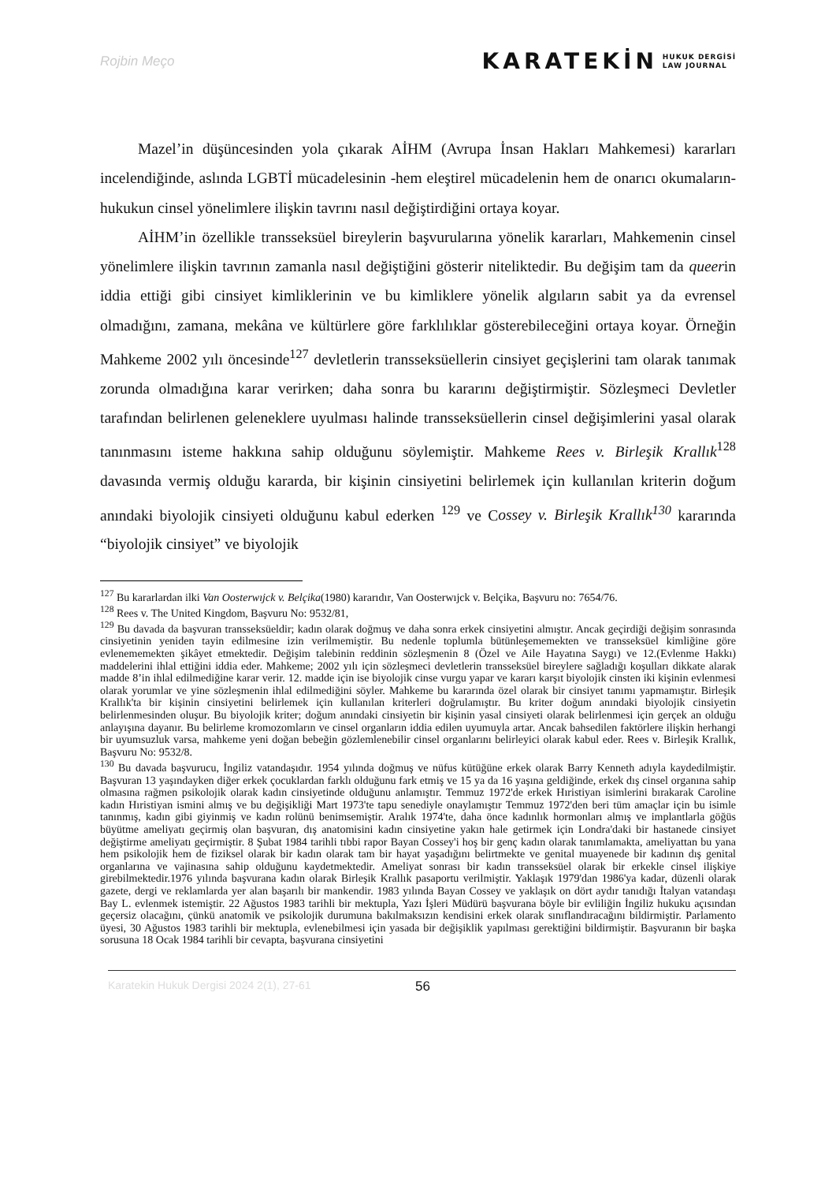Rojbin Meço
KARATEKİN HUKUK DERGİSİ
LAW JOURNAL
Mazel’in düşüncesinden yola çıkarak AİHM (Avrupa İnsan Hakları Mahkemesi) kararları incelendiğinde, aslında LGBTİ mücadelesinin -hem eleştirel mücadelenin hem de onarıcı okumaların- hukukun cinsel yönelimlere ilişkin tavrını nasıl değiştirdiğini ortaya koyar.
AİHM’in özellikle transseksüel bireylerin başvurularına yönelik kararları, Mahkemenin cinsel yönelimlere ilişkin tavrının zamanla nasıl değiştiğini gösterir niteliktedir. Bu değişim tam da queerin iddia ettiği gibi cinsiyet kimliklerinin ve bu kimliklere yönelik algıların sabit ya da evrensel olmadığını, zamana, mekâna ve kültürlere göre farklılıklar gösterebileceğini ortaya koyar. Örneğin Mahkeme 2002 yılı öncesinde<sup>127</sup> devletlerin transseksüellerin cinsiyet geçişlerini tam olarak tanımak zorunda olmadığına karar verirken; daha sonra bu kararını değiştirmiştir. Sözleşmeci Devletler tarafından belirlenen geleneklere uyulması halinde transseksüellerin cinsel değişimlerini yasal olarak tanınmasını isteme hakkına sahip olduğunu söylemiştir. Mahkeme Rees v. Birleşik Krallık<sup>128</sup> davasında vermiş olduğu kararda, bir kişinin cinsiyetini belirlemek için kullanılan kriterin doğum anındaki biyolojik cinsiyeti olduğunu kabul ederken <sup>129</sup> ve Cossey v. Birleşik Krallık<sup>130</sup> kararında “biyolojik cinsiyet” ve biyolojik
<sup>127</sup> Bu kararlardan ilki Van Oosterwıjck v. Belçika(1980) kararıdır, Van Oosterwıjck v. Belçika, Başvuru no: 7654/76.
<sup>128</sup> Rees v. The United Kingdom, Başvuru No: 9532/81,
<sup>129</sup> Bu davada da başvuran transseksüeldir; kadın olarak doğmuş ve daha sonra erkek cinsiyetini almıştır. Ancak geçirdiği değişim sonrasında cinsiyetinin yeniden tayin edilmesine izin verilmemiştir. Bu nedenle toplumla bütünleşememekten ve transseksüel kimliğine göre evlenememekten şikâyet etmektedir. Değişim talebinin reddinin sözleşmenin 8 (Özel ve Aile Hayatına Saygı) ve 12.(Evlenme Hakkı) maddelerini ihlal ettiğini iddia eder. Mahkeme; 2002 yılı için sözleşmeci devletlerin transseksüel bireylere sağladığı koşulları dikkate alarak madde 8’in ihlal edilmediğine karar verir. 12. madde için ise biyolojik cinse vurgu yapar ve kararı karşıt biyolojik cinsten iki kişinin evlenmesi olarak yorumlar ve yine sözleşmenin ihlal edilmediğini söyler. Mahkeme bu kararında özel olarak bir cinsiyet tanımı yapmamıştır. Birleşik Krallık'ta bir kişinin cinsiyetini belirlemek için kullanılan kriterleri doğrulamıştır. Bu kriter doğum anındaki biyolojik cinsiyetin belirlenmesinden oluşur. Bu biyolojik kriter; doğum anındaki cinsiyetin bir kişinin yasal cinsiyeti olarak belirlenmesi için gerçek an olduğu anlayışına dayanır. Bu belirleme kromozomların ve cinsel organların iddia edilen uyumuyla artar. Ancak bahsedilen faktörlere ilişkin herhangi bir uyumsuzluk varsa, mahkeme yeni doğan bebeğin gözlemlenebilir cinsel organlarını belirleyici olarak kabul eder. Rees v. Birleşik Krallık, Başvuru No: 9532/8.
<sup>130</sup> Bu davada başvurucu, İngiliz vatandaşıdır. 1954 yılında doğmuş ve nüfus kütüğüne erkek olarak Barry Kenneth adıyla kaydedilmiştir. Başvuran 13 yaşındayken diğer erkek çocuklardan farklı olduğunu fark etmiş ve 15 ya da 16 yaşına geldiğinde, erkek dış cinsel organına sahip olmasına rağmen psikolojik olarak kadın cinsiyetinde olduğunu anlamıştır. Temmuz 1972'de erkek Hıristiyan isimlerini bırakarak Caroline kadın Hıristiyan ismini almış ve bu değişikliği Mart 1973'te tapu senediyle onaylamıştır Temmuz 1972'den beri tüm amaçlar için bu isimle tanınmış, kadın gibi giyinmiş ve kadın rolünü benimsemiştir. Aralık 1974'te, daha önce kadınlık hormonları almış ve implantlarla göğüs büyütme ameliyatı geçirmiş olan başvuran, dış anatomisini kadın cinsiyetine yakın hale getirmek için Londra'daki bir hastanede cinsiyet değiştirme ameliyatı geçirmiştir. 8 Şubat 1984 tarihli tıbbi rapor Bayan Cossey'i hoş bir genç kadın olarak tanımlamakta, ameliyattan bu yana hem psikolojik hem de fiziksel olarak bir kadın olarak tam bir hayat yaşadığını belirtmekte ve genital muayenede bir kadının dış genital organlarına ve vajinasına sahip olduğunu kaydetmektedir. Ameliyat sonrası bir kadın transseksüel olarak bir erkekle cinsel ilişkiye girebilmektedir.1976 yılında başvurana kadın olarak Birleşik Krallık pasaportu verilmiştir. Yaklaşık 1979'dan 1986'ya kadar, düzenli olarak gazete, dergi ve reklamlarda yer alan başarılı bir mankendir. 1983 yılında Bayan Cossey ve yaklaşık on dört aydır tanıdığı İtalyan vatandaşı Bay L. evlenmek istemiştir. 22 Ağustos 1983 tarihli bir mektupla, Yazı İşleri Müdürü başvurana böyle bir evliliğin İngiliz hukuku açısından geçersiz olacağını, çünkü anatomik ve psikolojik durumuna bakılmaksızın kendisini erkek olarak sınıflandıracağını bildirmiştir. Parlamento üyesi, 30 Ağustos 1983 tarihli bir mektupla, evlenebilmesi için yasada bir değişiklik yapılması gerektiğini bildirmiştir. Başvuranın bir başka sorusuna 18 Ocak 1984 tarihli bir cevapta, başvurana cinsiyetini
Karatekin Hukuk Dergisi 2024 2(1), 27-61 56